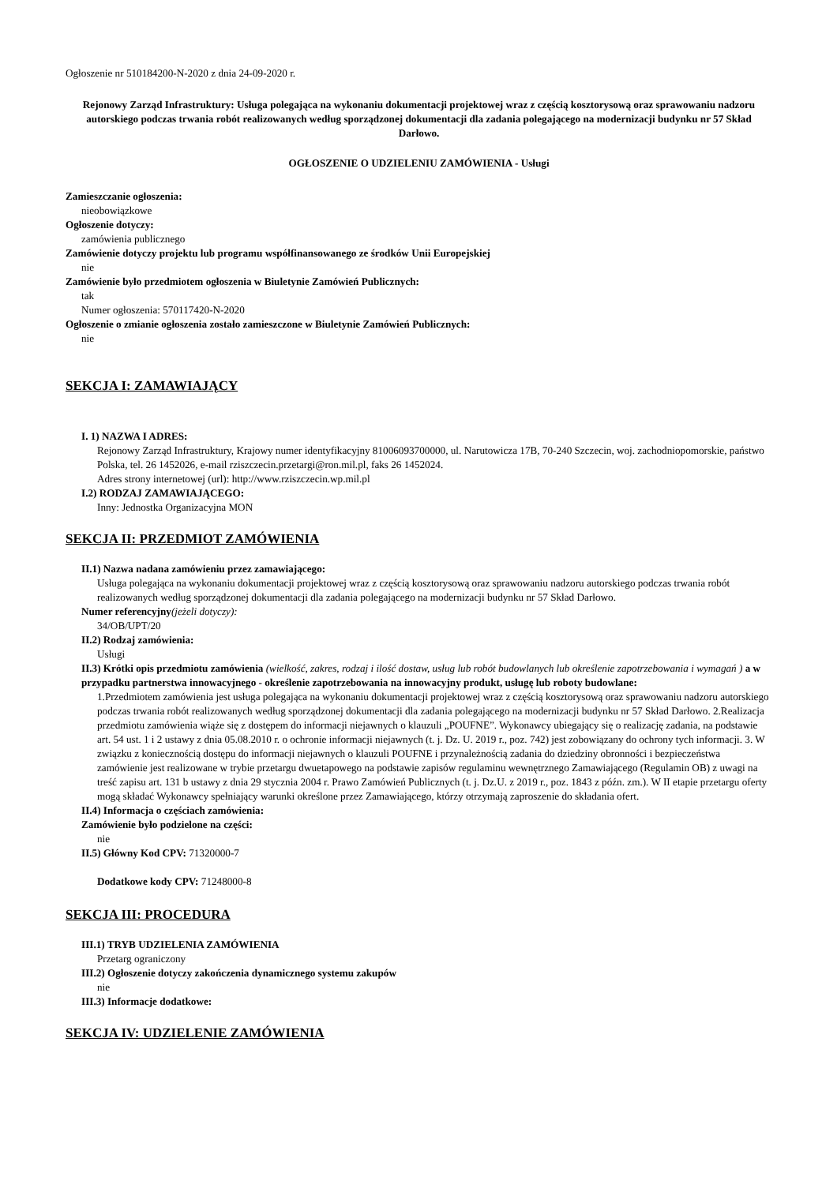Ogłoszenie nr 510184200-N-2020 z dnia 24-09-2020 r.
Rejonowy Zarząd Infrastruktury: Usługa polegająca na wykonaniu dokumentacji projektowej wraz z częścią kosztorysową oraz sprawowaniu nadzoru autorskiego podczas trwania robót realizowanych według sporządzonej dokumentacji dla zadania polegającego na modernizacji budynku nr 57 Skład Darłowo.
OGŁOSZENIE O UDZIELENIU ZAMÓWIENIA - Usługi
Zamieszczanie ogłoszenia:
nieobowiązkowe
Ogłoszenie dotyczy:
zamówienia publicznego
Zamówienie dotyczy projektu lub programu współfinansowanego ze środków Unii Europejskiej
nie
Zamówienie było przedmiotem ogłoszenia w Biuletynie Zamówień Publicznych:
tak
Numer ogłoszenia: 570117420-N-2020
Ogłoszenie o zmianie ogłoszenia zostało zamieszczone w Biuletynie Zamówień Publicznych:
nie
SEKCJA I: ZAMAWIAJĄCY
I. 1) NAZWA I ADRES:
Rejonowy Zarząd Infrastruktury, Krajowy numer identyfikacyjny 81006093700000, ul. Narutowicza 17B, 70-240 Szczecin, woj. zachodniopomorskie, państwo Polska, tel. 26 1452026, e-mail rziszczecin.przetargi@ron.mil.pl, faks 26 1452024.
Adres strony internetowej (url): http://www.rziszczecin.wp.mil.pl
I.2) RODZAJ ZAMAWIAJĄCEGO:
Inny: Jednostka Organizacyjna MON
SEKCJA II: PRZEDMIOT ZAMÓWIENIA
II.1) Nazwa nadana zamówieniu przez zamawiającego:
Usługa polegająca na wykonaniu dokumentacji projektowej wraz z częścią kosztorysową oraz sprawowaniu nadzoru autorskiego podczas trwania robót realizowanych według sporządzonej dokumentacji dla zadania polegającego na modernizacji budynku nr 57 Skład Darłowo.
Numer referencyjny(jeżeli dotyczy):
34/OB/UPT/20
II.2) Rodzaj zamówienia:
Usługi
II.3) Krótki opis przedmiotu zamówienia (wielkość, zakres, rodzaj i ilość dostaw, usług lub robót budowlanych lub określenie zapotrzebowania i wymagań ) a w przypadku partnerstwa innowacyjnego - określenie zapotrzebowania na innowacyjny produkt, usługę lub roboty budowlane:
1.Przedmiotem zamówienia jest usługa polegająca na wykonaniu dokumentacji projektowej wraz z częścią kosztorysową oraz sprawowaniu nadzoru autorskiego podczas trwania robót realizowanych według sporządzonej dokumentacji dla zadania polegającego na modernizacji budynku nr 57 Skład Darłowo. 2.Realizacja przedmiotu zamówienia wiąże się z dostępem do informacji niejawnych o klauzuli „POUFNE”. Wykonawcy ubiegający się o realizację zadania, na podstawie art. 54 ust. 1 i 2 ustawy z dnia 05.08.2010 r. o ochronie informacji niejawnych (t. j. Dz. U. 2019 r., poz. 742) jest zobowiązany do ochrony tych informacji. 3. W związku z koniecznością dostępu do informacji niejawnych o klauzuli POUFNE i przynależnością zadania do dziedziny obronności i bezpieczeństwa zamówienie jest realizowane w trybie przetargu dwuetapowego na podstawie zapisów regulaminu wewnętrznego Zamawiającego (Regulamin OB) z uwagi na treść zapisu art. 131 b ustawy z dnia 29 stycznia 2004 r. Prawo Zamówień Publicznych (t. j. Dz.U. z 2019 r., poz. 1843 z późn. zm.). W II etapie przetargu oferty mogą składać Wykonawcy spełniający warunki określone przez Zamawiającego, którzy otrzymają zaproszenie do składania ofert.
II.4) Informacja o częściach zamówienia:
Zamówienie było podzielone na części:
nie
II.5) Główny Kod CPV: 71320000-7
Dodatkowe kody CPV: 71248000-8
SEKCJA III: PROCEDURA
III.1) TRYB UDZIELENIA ZAMÓWIENIA
Przetarg ograniczony
III.2) Ogłoszenie dotyczy zakończenia dynamicznego systemu zakupów
nie
III.3) Informacje dodatkowe:
SEKCJA IV: UDZIELENIE ZAMÓWIENIA